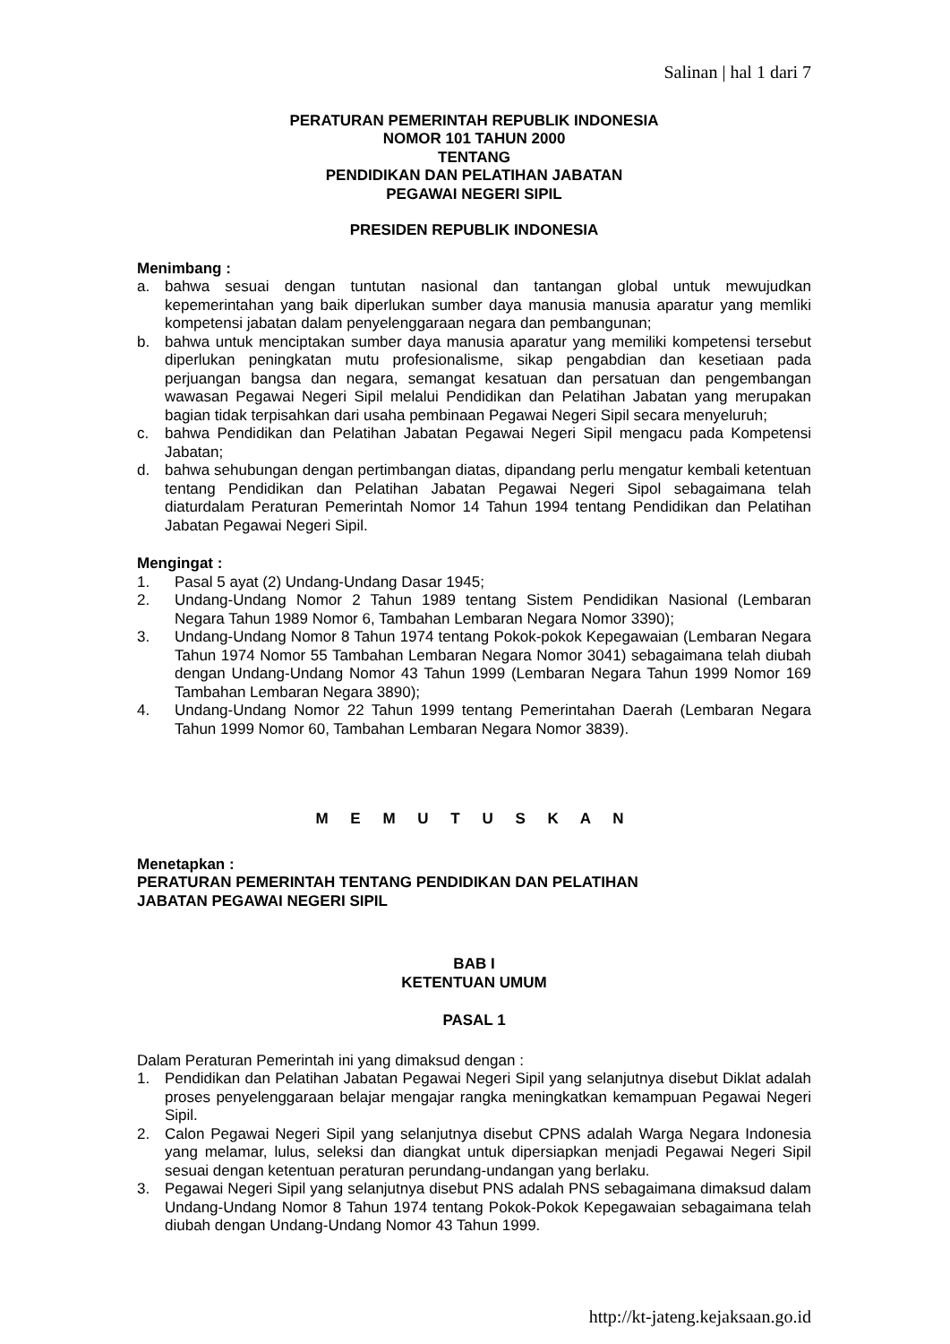Salinan | hal 1 dari 7
PERATURAN PEMERINTAH REPUBLIK INDONESIA
NOMOR 101 TAHUN 2000
TENTANG
PENDIDIKAN DAN PELATIHAN JABATAN
PEGAWAI NEGERI SIPIL
PRESIDEN REPUBLIK INDONESIA
Menimbang :
a. bahwa sesuai dengan tuntutan nasional dan tantangan global untuk mewujudkan kepemerintahan yang baik diperlukan sumber daya manusia manusia aparatur yang memliki kompetensi jabatan dalam penyelenggaraan negara dan pembangunan;
b. bahwa untuk menciptakan sumber daya manusia aparatur yang memiliki kompetensi tersebut diperlukan peningkatan mutu profesionalisme, sikap pengabdian dan kesetiaan pada perjuangan bangsa dan negara, semangat kesatuan dan persatuan dan pengembangan wawasan Pegawai Negeri Sipil melalui Pendidikan dan Pelatihan Jabatan yang merupakan bagian tidak terpisahkan dari usaha pembinaan Pegawai Negeri Sipil secara menyeluruh;
c. bahwa Pendidikan dan Pelatihan Jabatan Pegawai Negeri Sipil mengacu pada Kompetensi Jabatan;
d. bahwa sehubungan dengan pertimbangan diatas, dipandang perlu mengatur kembali ketentuan tentang Pendidikan dan Pelatihan Jabatan Pegawai Negeri Sipol sebagaimana telah diaturdalam Peraturan Pemerintah Nomor 14 Tahun 1994 tentang Pendidikan dan Pelatihan Jabatan Pegawai Negeri Sipil.
Mengingat :
1. Pasal 5 ayat (2) Undang-Undang Dasar 1945;
2. Undang-Undang Nomor 2 Tahun 1989 tentang Sistem Pendidikan Nasional (Lembaran Negara Tahun 1989 Nomor 6, Tambahan Lembaran Negara Nomor 3390);
3. Undang-Undang Nomor 8 Tahun 1974 tentang Pokok-pokok Kepegawaian (Lembaran Negara Tahun 1974 Nomor 55 Tambahan Lembaran Negara Nomor 3041) sebagaimana telah diubah dengan Undang-Undang Nomor 43 Tahun 1999 (Lembaran Negara Tahun 1999 Nomor 169 Tambahan Lembaran Negara 3890);
4. Undang-Undang Nomor 22 Tahun 1999 tentang Pemerintahan Daerah (Lembaran Negara Tahun 1999 Nomor 60, Tambahan Lembaran Negara Nomor 3839).
M E M U T U S K A N
Menetapkan :
PERATURAN PEMERINTAH TENTANG PENDIDIKAN DAN PELATIHAN
JABATAN PEGAWAI NEGERI SIPIL
BAB I
KETENTUAN UMUM
PASAL 1
Dalam Peraturan Pemerintah ini yang dimaksud dengan :
1. Pendidikan dan Pelatihan Jabatan Pegawai Negeri Sipil yang selanjutnya disebut Diklat adalah proses penyelenggaraan belajar mengajar rangka meningkatkan kemampuan Pegawai Negeri Sipil.
2. Calon Pegawai Negeri Sipil yang selanjutnya disebut CPNS adalah Warga Negara Indonesia yang melamar, lulus, seleksi dan diangkat untuk dipersiapkan menjadi Pegawai Negeri Sipil sesuai dengan ketentuan peraturan perundang-undangan yang berlaku.
3. Pegawai Negeri Sipil yang selanjutnya disebut PNS adalah PNS sebagaimana dimaksud dalam Undang-Undang Nomor 8 Tahun 1974 tentang Pokok-Pokok Kepegawaian sebagaimana telah diubah dengan Undang-Undang Nomor 43 Tahun 1999.
http://kt-jateng.kejaksaan.go.id